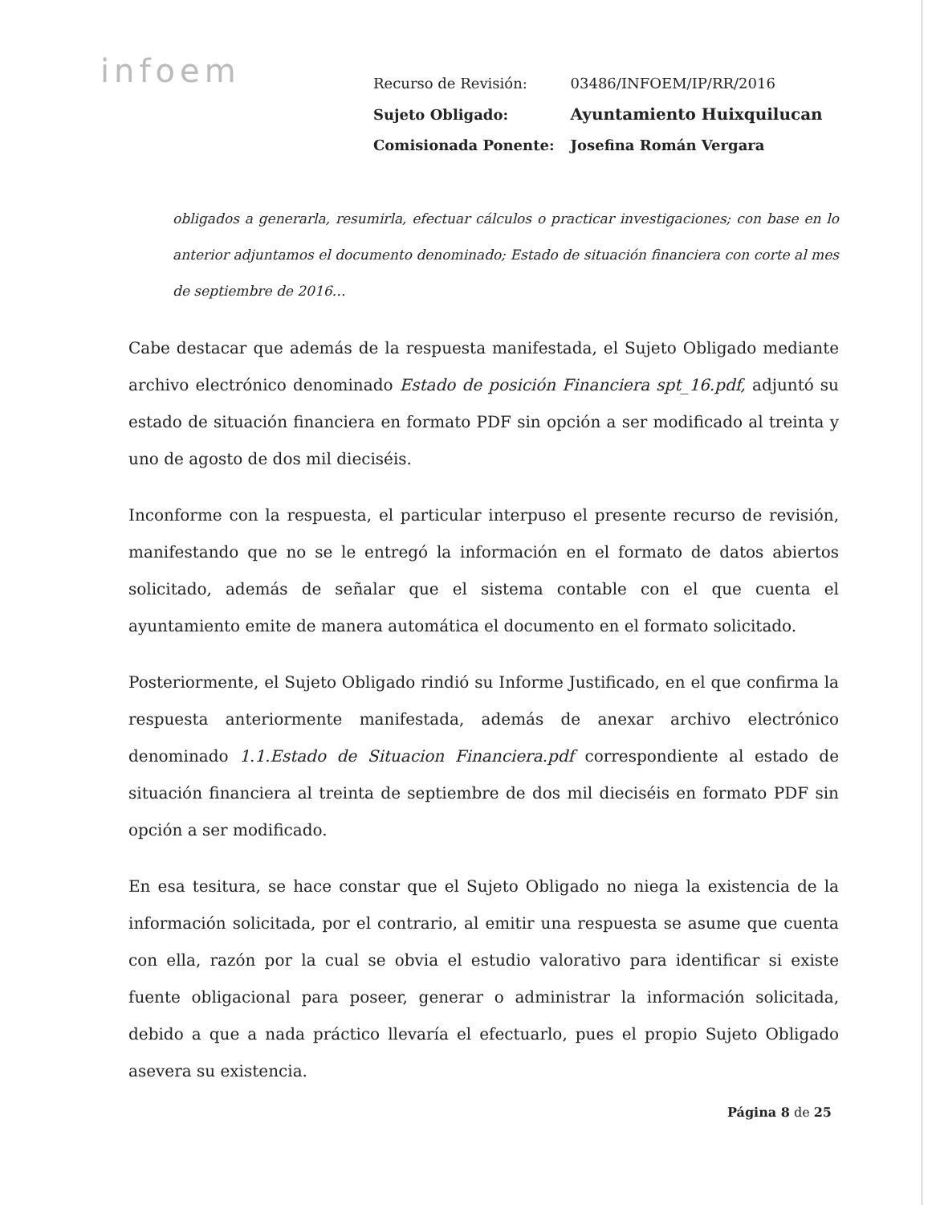infoem
| Recurso de Revisión: | 03486/INFOEM/IP/RR/2016 |
| Sujeto Obligado: | Ayuntamiento Huixquilucan |
| Comisionada Ponente: | Josefina Román Vergara |
obligados a generarla, resumirla, efectuar cálculos o practicar investigaciones; con base en lo anterior adjuntamos el documento denominado; Estado de situación financiera con corte al mes de septiembre de 2016…
Cabe destacar que además de la respuesta manifestada, el Sujeto Obligado mediante archivo electrónico denominado Estado de posición Financiera spt_16.pdf, adjuntó su estado de situación financiera en formato PDF sin opción a ser modificado al treinta y uno de agosto de dos mil dieciséis.
Inconforme con la respuesta, el particular interpuso el presente recurso de revisión, manifestando que no se le entregó la información en el formato de datos abiertos solicitado, además de señalar que el sistema contable con el que cuenta el ayuntamiento emite de manera automática el documento en el formato solicitado.
Posteriormente, el Sujeto Obligado rindió su Informe Justificado, en el que confirma la respuesta anteriormente manifestada, además de anexar archivo electrónico denominado 1.1.Estado de Situacion Financiera.pdf correspondiente al estado de situación financiera al treinta de septiembre de dos mil dieciséis en formato PDF sin opción a ser modificado.
En esa tesitura, se hace constar que el Sujeto Obligado no niega la existencia de la información solicitada, por el contrario, al emitir una respuesta se asume que cuenta con ella, razón por la cual se obvia el estudio valorativo para identificar si existe fuente obligacional para poseer, generar o administrar la información solicitada, debido a que a nada práctico llevaría el efectuarlo, pues el propio Sujeto Obligado asevera su existencia.
Página 8 de 25